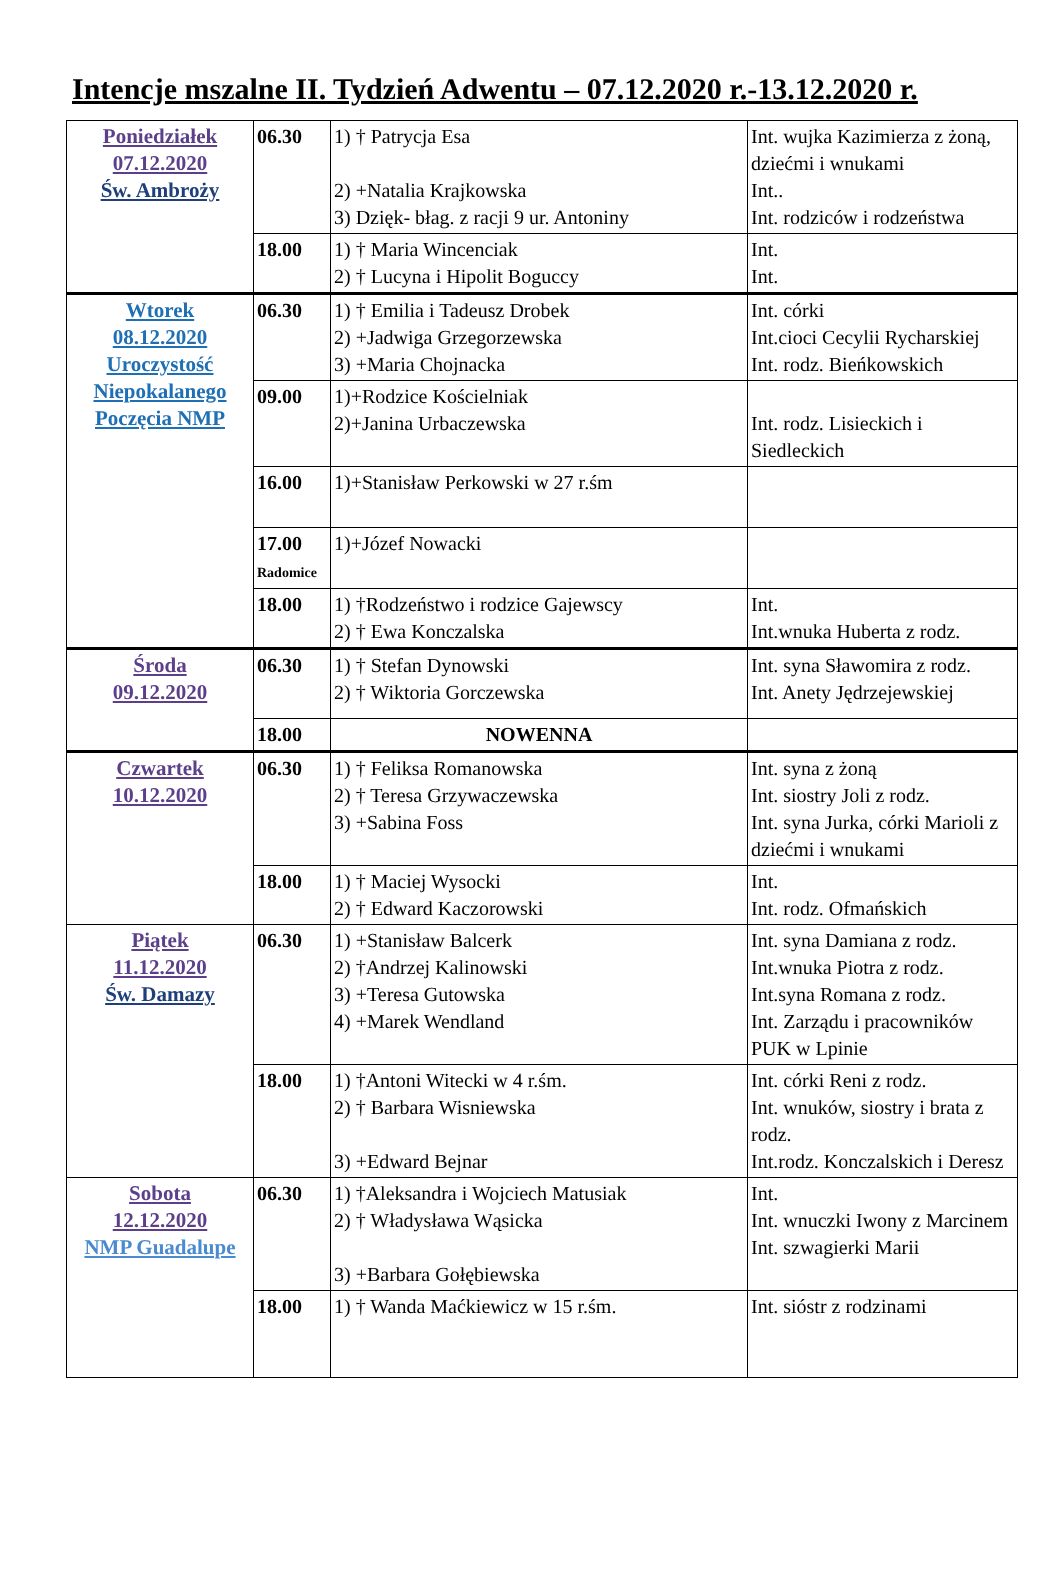Intencje mszalne II. Tydzień Adwentu – 07.12.2020 r.-13.12.2020 r.
| Poniedziałek 07.12.2020 Św. Ambroży | 06.30 | 1) † Patrycja Esa 2) +Natalia Krajkowska 3) Dzięk- błag. z racji 9 ur. Antoniny | Int. wujka Kazimierza z żoną, dziećmi i wnukami Int.. Int. rodziców i rodzeństwa |
| | 18.00 | 1) † Maria Wincenciak 2) † Lucyna i Hipolit Boguccy | Int. Int. |
| Wtorek 08.12.2020 Uroczystość Niepokalanego Poczęcia NMP | 06.30 | 1) † Emilia i Tadeusz Drobek 2) +Jadwiga Grzegorzewska 3) +Maria Chojnacka | Int. córki Int.cioci Cecylii Rycharskiej Int. rodz. Bieńkowskich |
| | 09.00 | 1)+Rodzice Kościelniak 2)+Janina Urbaczewska | Int. rodz. Lisieckich i Siedleckich |
| | 16.00 | 1)+Stanisław Perkowski w 27 r.śm | |
| | 17.00 Radomice | 1)+Józef Nowacki | |
| | 18.00 | 1) †Rodzeństwo i rodzice Gajewscy 2) † Ewa Konczalska | Int. Int.wnuka Huberta z rodz. |
| Środa 09.12.2020 | 06.30 | 1) † Stefan Dynowski 2) † Wiktoria Gorczewska | Int. syna Sławomira z rodz. Int. Anety Jędrzejewskiej |
| | 18.00 | NOWENNA | |
| Czwartek 10.12.2020 | 06.30 | 1) † Feliksa Romanowska 2) † Teresa Grzywaczewska 3) +Sabina Foss | Int. syna z żoną Int. siostry Joli z rodz. Int. syna Jurka, córki Marioli z dziećmi i wnukami |
| | 18.00 | 1) † Maciej Wysocki 2) † Edward Kaczorowski | Int. Int. rodz. Ofmańskich |
| Piątek 11.12.2020 Św. Damazy | 06.30 | 1) +Stanisław Balcerk 2) †Andrzej Kalinowski 3) +Teresa Gutowska 4) +Marek Wendland | Int. syna Damiana z rodz. Int.wnuka Piotra z rodz. Int.syna Romana z rodz. Int. Zarządu i pracowników PUK w Lpinie |
| | 18.00 | 1) †Antoni Witecki w 4 r.śm. 2) † Barbara Wisniewska 3) +Edward Bejnar | Int. córki Reni z rodz. Int. wnuków, siostry i brata z rodz. Int.rodz. Konczalskich i Deresz |
| Sobota 12.12.2020 NMP Guadalupe | 06.30 | 1) †Aleksandra i Wojciech Matusiak 2) † Władysława Wąsicka 3) +Barbara Gołębiewska | Int. Int. wnuczki Iwony z Marcinem Int. szwagierki Marii |
| | 18.00 | 1) † Wanda Maćkiewicz w 15 r.śm. | Int. sióstr z rodzinami |